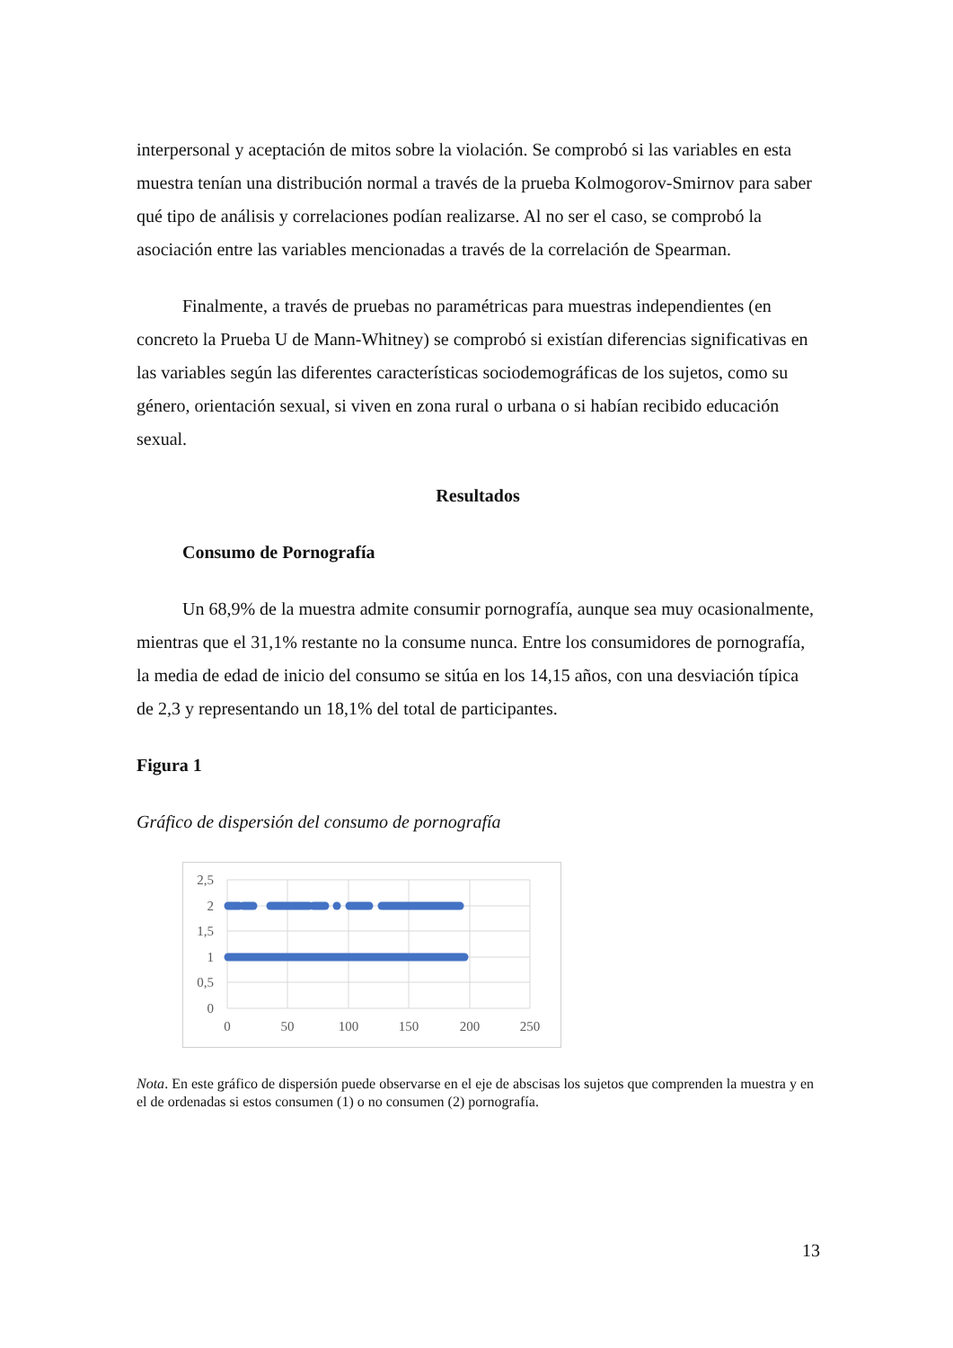interpersonal y aceptación de mitos sobre la violación. Se comprobó si las variables en esta muestra tenían una distribución normal a través de la prueba Kolmogorov-Smirnov para saber qué tipo de análisis y correlaciones podían realizarse. Al no ser el caso, se comprobó la asociación entre las variables mencionadas a través de la correlación de Spearman.
Finalmente, a través de pruebas no paramétricas para muestras independientes (en concreto la Prueba U de Mann-Whitney) se comprobó si existían diferencias significativas en las variables según las diferentes características sociodemográficas de los sujetos, como su género, orientación sexual, si viven en zona rural o urbana o si habían recibido educación sexual.
Resultados
Consumo de Pornografía
Un 68,9% de la muestra admite consumir pornografía, aunque sea muy ocasionalmente, mientras que el 31,1% restante no la consume nunca. Entre los consumidores de pornografía, la media de edad de inicio del consumo se sitúa en los 14,15 años, con una desviación típica de 2,3 y representando un 18,1% del total de participantes.
Figura 1
Gráfico de dispersión del consumo de pornografía
2,5
2
1,5
1
0,5
0
0
50
100
150
200
250
Nota. En este gráfico de dispersión puede observarse en el eje de abscisas los sujetos que comprenden la muestra y en el de ordenadas si estos consumen (1) o no consumen (2) pornografía.
13